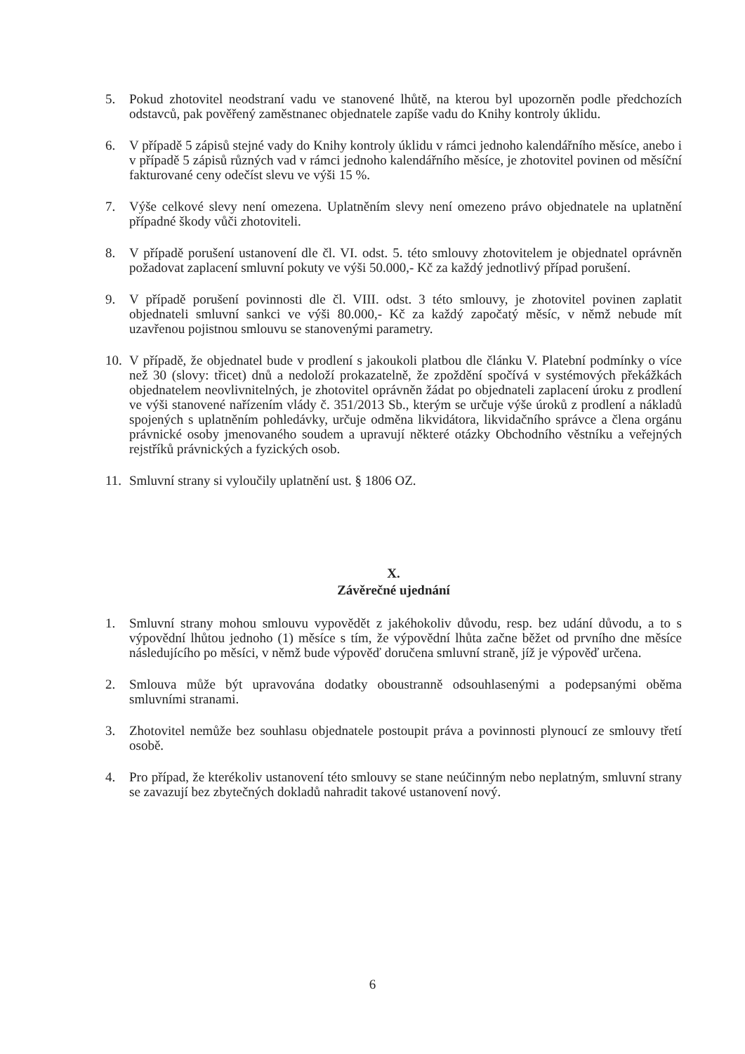5. Pokud zhotovitel neodstraní vadu ve stanovené lhůtě, na kterou byl upozorněn podle předchozích odstavců, pak pověřený zaměstnanec objednatele zapíše vadu do Knihy kontroly úklidu.
6. V případě 5 zápisů stejné vady do Knihy kontroly úklidu v rámci jednoho kalendářního měsíce, anebo i v případě 5 zápisů různých vad v rámci jednoho kalendářního měsíce, je zhotovitel povinen od měsíční fakturované ceny odečíst slevu ve výši 15 %.
7. Výše celkové slevy není omezena. Uplatněním slevy není omezeno právo objednatele na uplatnění případné škody vůči zhotoviteli.
8. V případě porušení ustanovení dle čl. VI. odst. 5. této smlouvy zhotovitelem je objednatel oprávněn požadovat zaplacení smluvní pokuty ve výši 50.000,- Kč za každý jednotlivý případ porušení.
9. V případě porušení povinnosti dle čl. VIII. odst. 3 této smlouvy, je zhotovitel povinen zaplatit objednateli smluvní sankci ve výši 80.000,- Kč za každý započatý měsíc, v němž nebude mít uzavřenou pojistnou smlouvu se stanovenými parametry.
10.
V případě, že objednatel bude v prodlení s jakoukoli platbou dle článku V. Platební podmínky o více než 30 (slovy: třicet) dnů a nedoloží prokazatelně, že zpoždění spočívá v systémových překážkách objednatelem neovlivnitelných, je zhotovitel oprávněn žádat po objednateli zaplacení úroku z prodlení ve výši stanovené nařízením vlády č. 351/2013 Sb., kterým se určuje výše úroků z prodlení a nákladů spojených s uplatněním pohledávky, určuje odměna likvidátora, likvidačního správce a člena orgánu právnické osoby jmenovaného soudem a upravují některé otázky Obchodního věstníku a veřejných rejstříků právnických a fyzických osob.
11.
Smluvní strany si vyloučily uplatnění ust. § 1806 OZ.
X.
Závěrečné ujednání
1. Smluvní strany mohou smlouvu vypovědět z jakéhokoliv důvodu, resp. bez udání důvodu, a to s výpovědní lhůtou jednoho (1) měsíce s tím, že výpovědní lhůta začne běžet od prvního dne měsíce následujícího po měsíci, v němž bude výpověď doručena smluvní straně, jíž je výpověď určena.
2. Smlouva může být upravována dodatky oboustranně odsouhlasenými a podepsanými oběma smluvními stranami.
3. Zhotovitel nemůže bez souhlasu objednatele postoupit práva a povinnosti plynoucí ze smlouvy třetí osobě.
4. Pro případ, že kterékoliv ustanovení této smlouvy se stane neúčinným nebo neplatným, smluvní strany se zavazují bez zbytečných dokladů nahradit takové ustanovení nový.
6